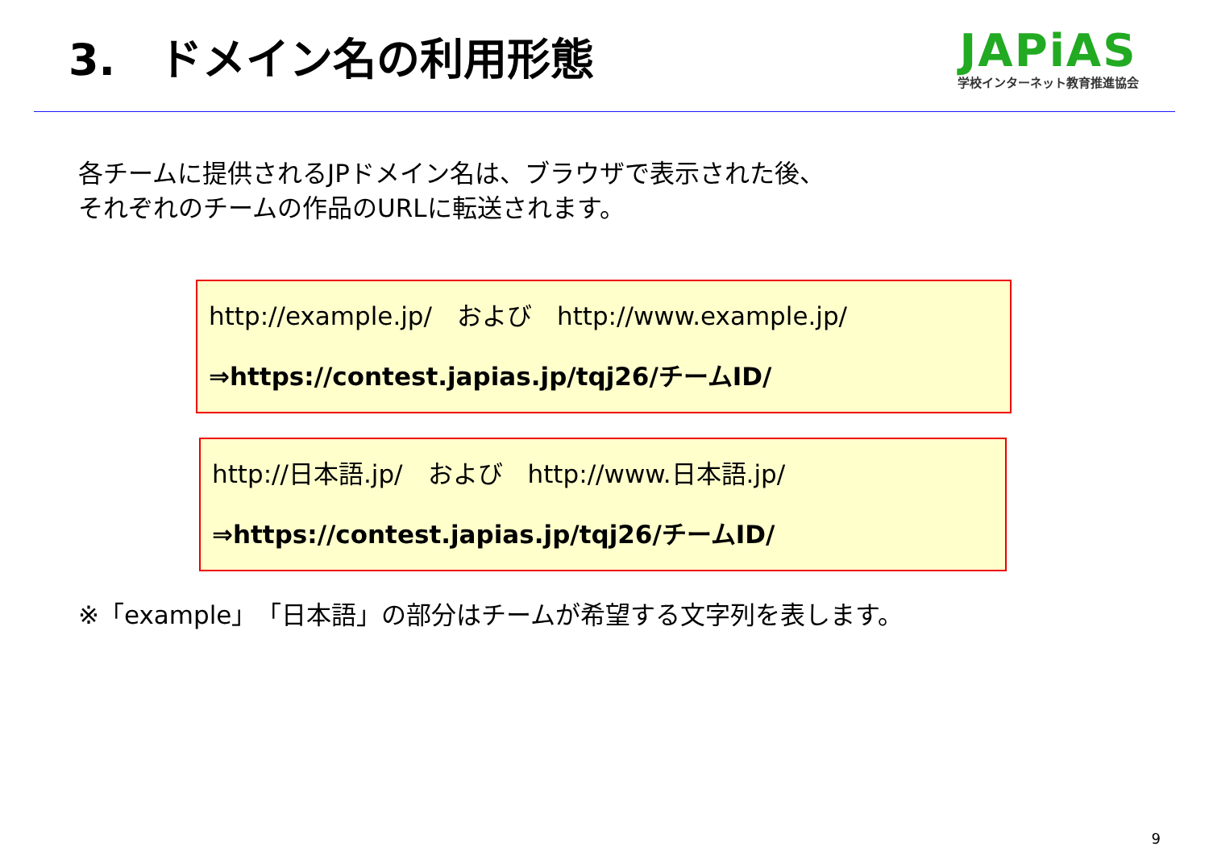3.　ドメイン名の利用形態
JAPiAS
学校インターネット教育推進協会
各チームに提供されるJPドメイン名は、ブラウザで表示された後、
それぞれのチームの作品のURLに転送されます。
http://example.jp/　および　http://www.example.jp/
⇒https://contest.japias.jp/tqj26/チームID/
http://日本語.jp/　および　http://www.日本語.jp/
⇒https://contest.japias.jp/tqj26/チームID/
※「example」「日本語」の部分はチームが希望する文字列を表します。
9